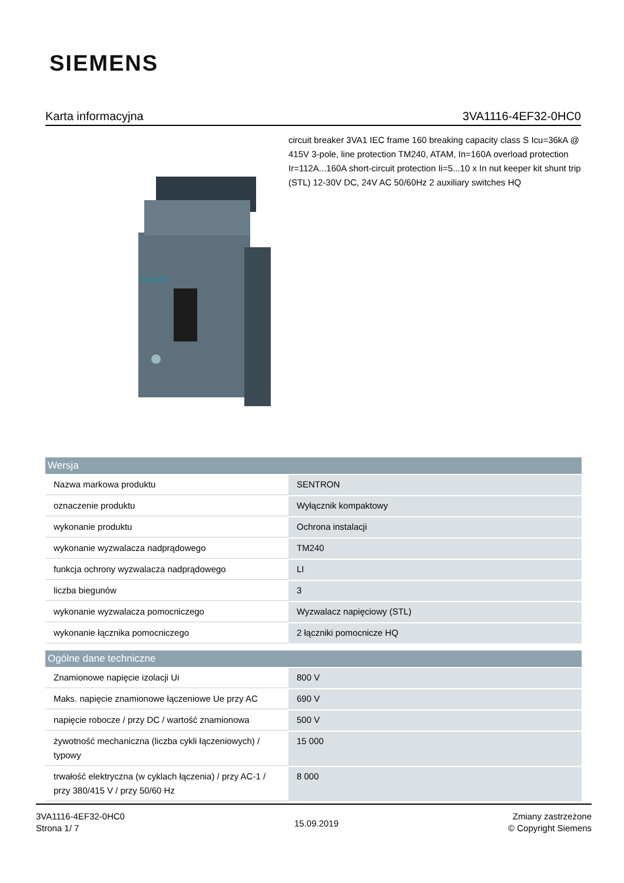SIEMENS
Karta informacyjna 3VA1116-4EF32-0HC0
circuit breaker 3VA1 IEC frame 160 breaking capacity class S Icu=36kA @ 415V 3-pole, line protection TM240, ATAM, In=160A overload protection Ir=112A...160A short-circuit protection Ii=5...10 x In nut keeper kit shunt trip (STL) 12-30V DC, 24V AC 50/60Hz 2 auxiliary switches HQ
| Wersja | |
| --- | --- |
| Nazwa markowa produktu | SENTRON |
| oznaczenie produktu | Wyłącznik kompaktowy |
| wykonanie produktu | Ochrona instalacji |
| wykonanie wyzwalacza nadprądowego | TM240 |
| funkcja ochrony wyzwalacza nadprądowego | LI |
| liczba biegunów | 3 |
| wykonanie wyzwalacza pomocniczego | Wyzwalacz napięciowy (STL) |
| wykonanie łącznika pomocniczego | 2 łączniki pomocnicze HQ |
| Ogólne dane techniczne | |
| Znamionowe napięcie izolacji Ui | 800 V |
| Maks. napięcie znamionowe łączeniowe Ue przy AC | 690 V |
| napięcie robocze / przy DC / wartość znamionowa | 500 V |
| żywotność mechaniczna (liczba cykli łączeniowych) / typowy | 15 000 |
| trwałość elektryczna (w cyklach łączenia) / przy AC-1 / przy 380/415 V / przy 50/60 Hz | 8 000 |
3VA1116-4EF32-0HC0
Strona 1/ 7
15.09.2019
Zmiany zastrzeżone
© Copyright Siemens